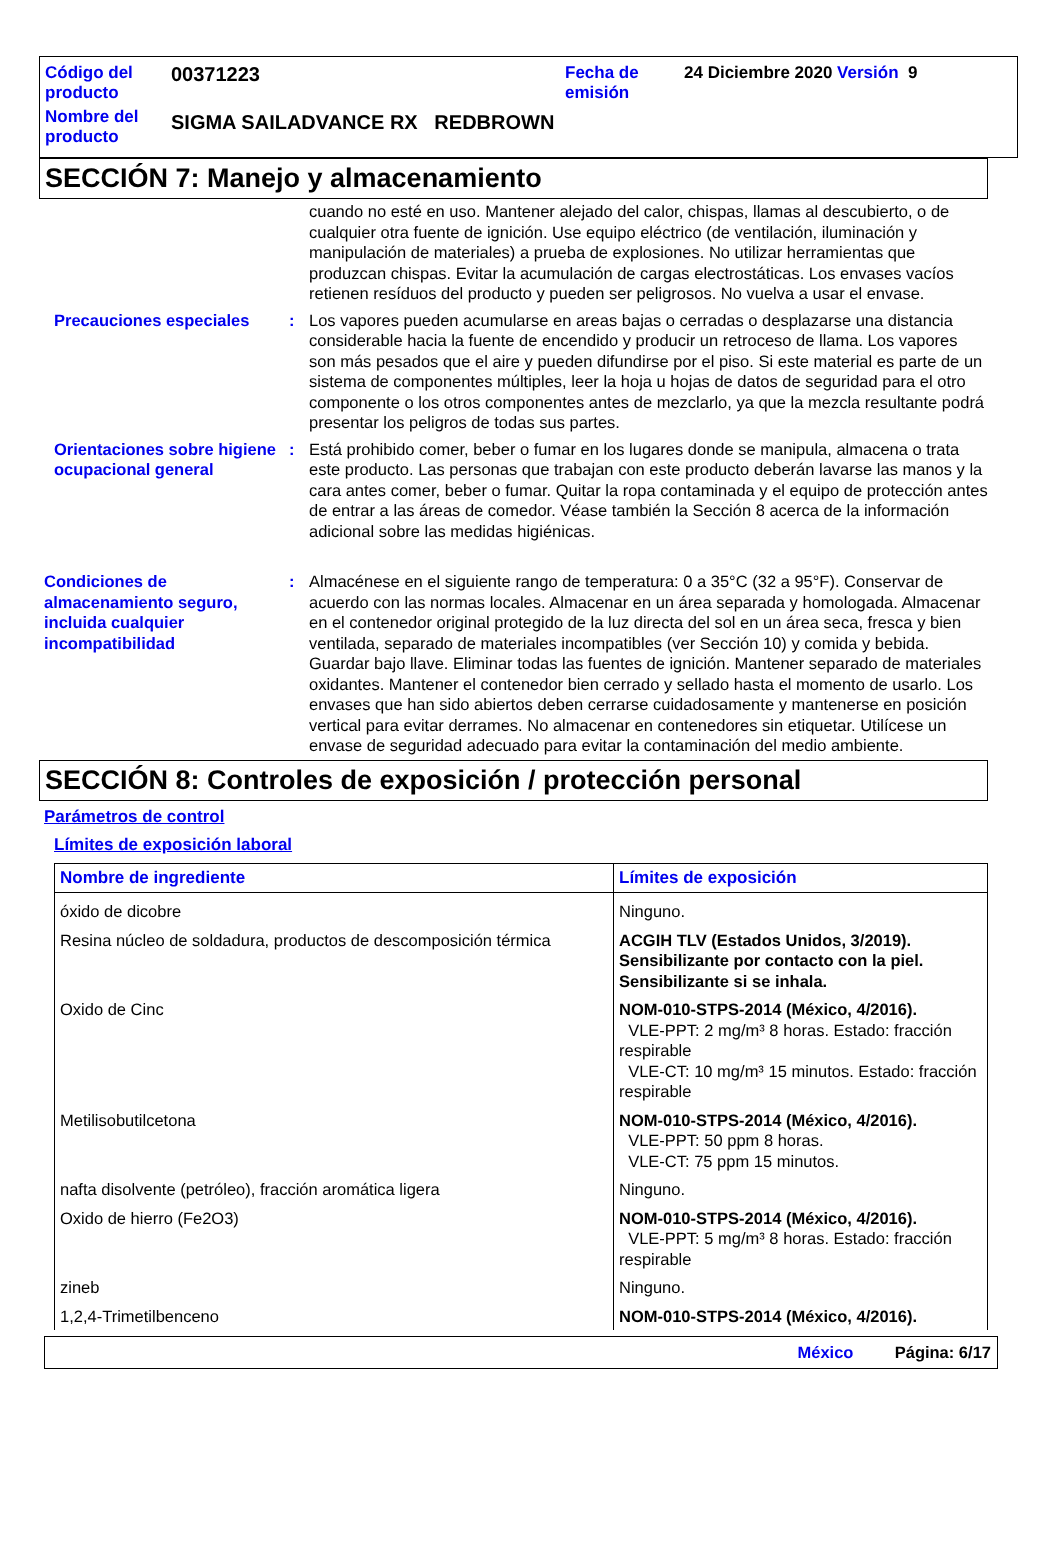| Código del producto | 00371223 | Fecha de emisión | 24 Diciembre 2020 Versión 9 |
| Nombre del producto | SIGMA SAILADVANCE RX REDBROWN | | |
SECCIÓN 7: Manejo y almacenamiento
cuando no esté en uso. Mantener alejado del calor, chispas, llamas al descubierto, o de cualquier otra fuente de ignición. Use equipo eléctrico (de ventilación, iluminación y manipulación de materiales) a prueba de explosiones. No utilizar herramientas que produzcan chispas. Evitar la acumulación de cargas electrostáticas. Los envases vacíos retienen resíduos del producto y pueden ser peligrosos. No vuelva a usar el envase.
Precauciones especiales : Los vapores pueden acumularse en areas bajas o cerradas o desplazarse una distancia considerable hacia la fuente de encendido y producir un retroceso de llama. Los vapores son más pesados que el aire y pueden difundirse por el piso. Si este material es parte de un sistema de componentes múltiples, leer la hoja u hojas de datos de seguridad para el otro componente o los otros componentes antes de mezclarlo, ya que la mezcla resultante podrá presentar los peligros de todas sus partes.
Orientaciones sobre higiene ocupacional general
: Está prohibido comer, beber o fumar en los lugares donde se manipula, almacena o trata este producto. Las personas que trabajan con este producto deberán lavarse las manos y la cara antes comer, beber o fumar. Quitar la ropa contaminada y el equipo de protección antes de entrar a las áreas de comedor. Véase también la Sección 8 acerca de la información adicional sobre las medidas higiénicas.
Condiciones de almacenamiento seguro, incluida cualquier incompatibilidad
: Almacénese en el siguiente rango de temperatura: 0 a 35°C (32 a 95°F). Conservar de acuerdo con las normas locales. Almacenar en un área separada y homologada. Almacenar en el contenedor original protegido de la luz directa del sol en un área seca, fresca y bien ventilada, separado de materiales incompatibles (ver Sección 10) y comida y bebida. Guardar bajo llave. Eliminar todas las fuentes de ignición. Mantener separado de materiales oxidantes. Mantener el contenedor bien cerrado y sellado hasta el momento de usarlo. Los envases que han sido abiertos deben cerrarse cuidadosamente y mantenerse en posición vertical para evitar derrames. No almacenar en contenedores sin etiquetar. Utilícese un envase de seguridad adecuado para evitar la contaminación del medio ambiente.
SECCIÓN 8: Controles de exposición / protección personal
Parámetros de control
Límites de exposición laboral
| Nombre de ingrediente | Límites de exposición |
| --- | --- |
| óxido de dicobre | Ninguno. |
| Resina núcleo de soldadura, productos de descomposición térmica | ACGIH TLV (Estados Unidos, 3/2019). Sensibilizante por contacto con la piel. Sensibilizante si se inhala. |
| Oxido de Cinc | NOM-010-STPS-2014 (México, 4/2016). VLE-PPT: 2 mg/m³ 8 horas. Estado: fracción respirable VLE-CT: 10 mg/m³ 15 minutos. Estado: fracción respirable |
| Metilisobutilcetona | NOM-010-STPS-2014 (México, 4/2016). VLE-PPT: 50 ppm 8 horas. VLE-CT: 75 ppm 15 minutos. |
| nafta disolvente (petróleo), fracción aromática ligera | Ninguno. |
| Oxido de hierro (Fe2O3) | NOM-010-STPS-2014 (México, 4/2016). VLE-PPT: 5 mg/m³ 8 horas. Estado: fracción respirable |
| zineb | Ninguno. |
| 1,2,4-Trimetilbenceno | NOM-010-STPS-2014 (México, 4/2016). |
México Página: 6/17